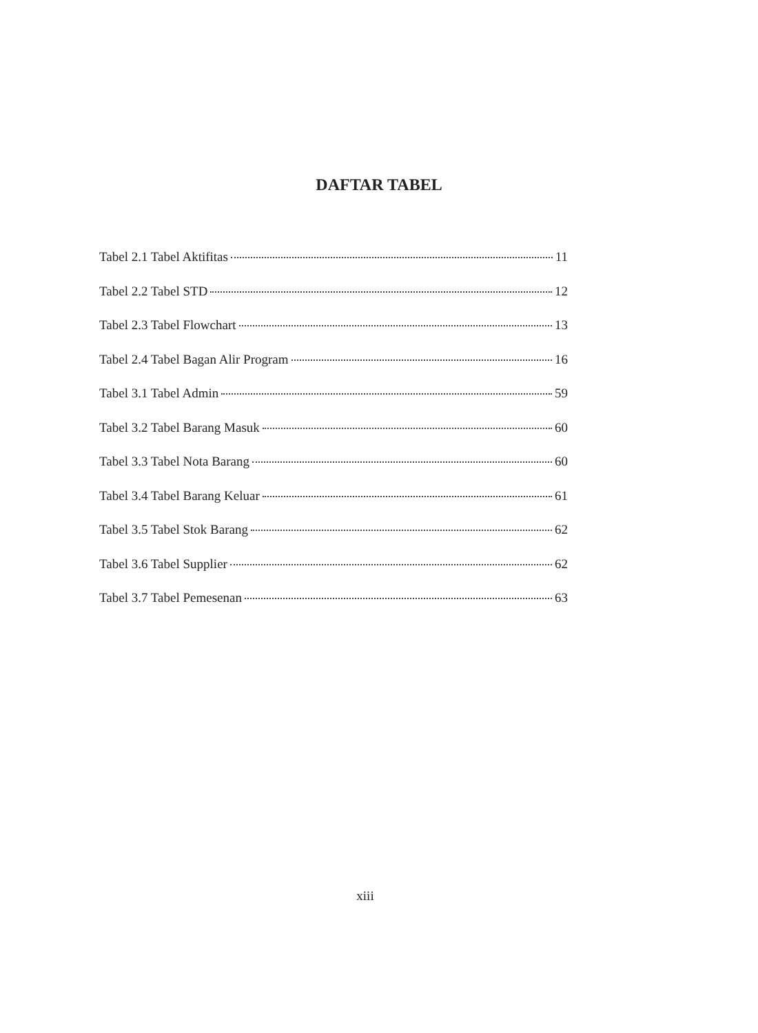DAFTAR TABEL
Tabel 2.1 Tabel Aktifitas 11
Tabel 2.2 Tabel STD 12
Tabel 2.3 Tabel Flowchart 13
Tabel 2.4 Tabel Bagan Alir Program 16
Tabel 3.1 Tabel Admin 59
Tabel 3.2 Tabel Barang Masuk 60
Tabel 3.3 Tabel Nota Barang 60
Tabel 3.4 Tabel Barang Keluar 61
Tabel 3.5 Tabel Stok Barang 62
Tabel 3.6 Tabel Supplier 62
Tabel 3.7 Tabel Pemesenan 63
xiii